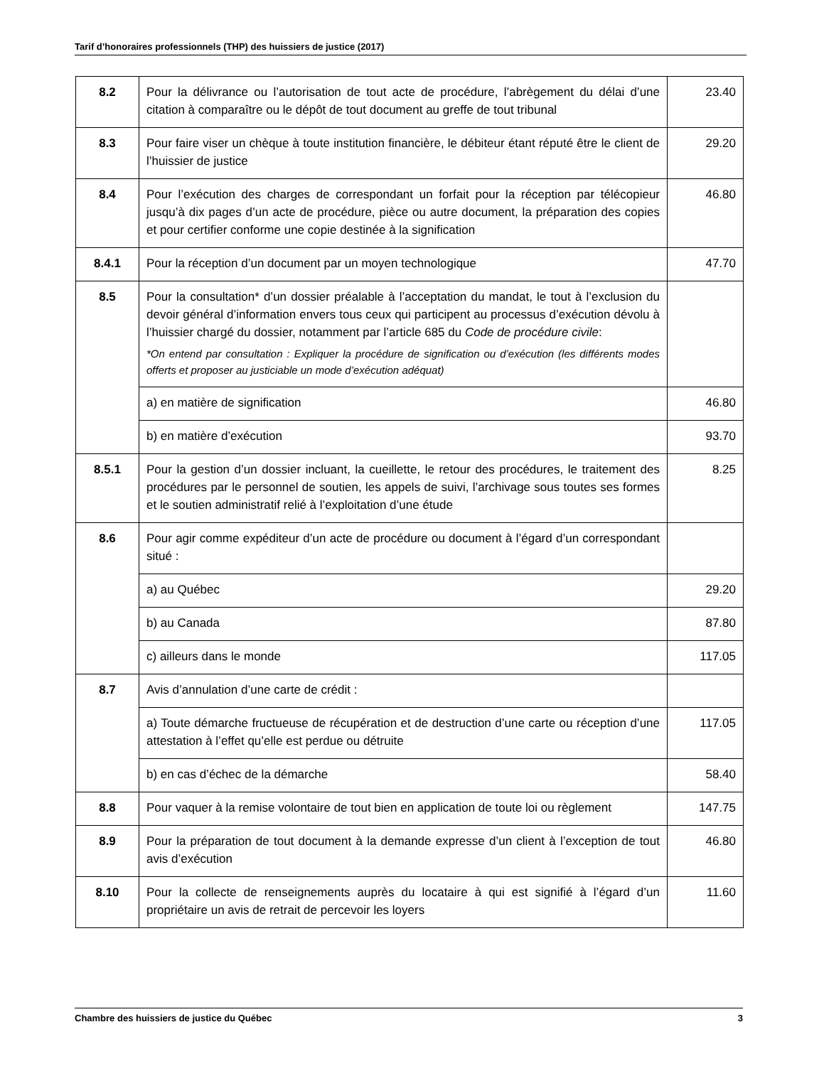Tarif d’honoraires professionnels (THP) des huissiers de justice (2017)
| 8.2 | Pour la délivrance ou l’autorisation de tout acte de procédure, l’abrègement du délai d’une citation à comparaître ou le dépôt de tout document au greffe de tout tribunal | 23.40 |
| 8.3 | Pour faire viser un chèque à toute institution financière, le débiteur étant réputé être le client de l’huissier de justice | 29.20 |
| 8.4 | Pour l’exécution des charges de correspondant un forfait pour la réception par télécopieur jusqu’à dix pages d’un acte de procédure, pièce ou autre document, la préparation des copies et pour certifier conforme une copie destinée à la signification | 46.80 |
| 8.4.1 | Pour la réception d’un document par un moyen technologique | 47.70 |
| 8.5 | Pour la consultation* d’un dossier préalable à l’acceptation du mandat, le tout à l’exclusion du devoir général d’information envers tous ceux qui participent au processus d’exécution dévolu à l’huissier chargé du dossier, notamment par l’article 685 du Code de procédure civile : *On entend par consultation : Expliquer la procédure de signification ou d’exécution (les différents modes offerts et proposer au justiciable un mode d’exécution adéquat) | |
| | a) en matière de signification | 46.80 |
| | b) en matière d’exécution | 93.70 |
| 8.5.1 | Pour la gestion d’un dossier incluant, la cueillette, le retour des procédures, le traitement des procédures par le personnel de soutien, les appels de suivi, l’archivage sous toutes ses formes et le soutien administratif relié à l’exploitation d’une étude | 8.25 |
| 8.6 | Pour agir comme expéditeur d’un acte de procédure ou document à l’égard d’un correspondant situé : | |
| | a) au Québec | 29.20 |
| | b) au Canada | 87.80 |
| | c) ailleurs dans le monde | 117.05 |
| 8.7 | Avis d’annulation d’une carte de crédit : | |
| | a) Toute démarche fructueuse de récupération et de destruction d’une carte ou réception d’une attestation à l’effet qu’elle est perdue ou détruite | 117.05 |
| | b) en cas d’échec de la démarche | 58.40 |
| 8.8 | Pour vaquer à la remise volontaire de tout bien en application de toute loi ou règlement | 147.75 |
| 8.9 | Pour la préparation de tout document à la demande expresse d’un client à l’exception de tout avis d’exécution | 46.80 |
| 8.10 | Pour la collecte de renseignements auprès du locataire à qui est signifié à l’égard d’un propriétaire un avis de retrait de percevoir les loyers | 11.60 |
Chambre des huissiers de justice du Québec 3